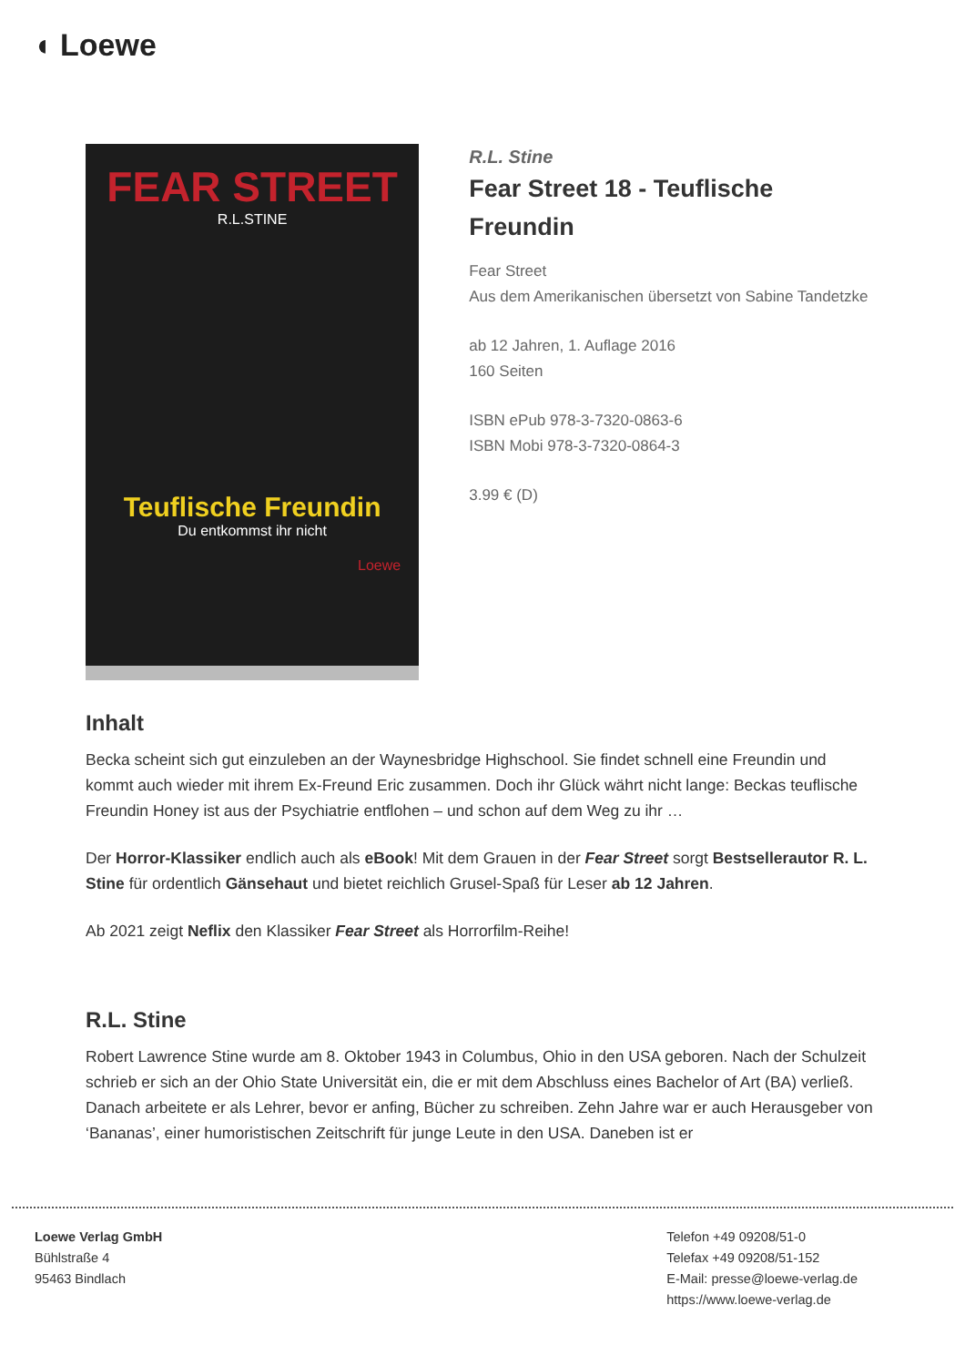◖ Loewe
FEAR STREET
R.L.STINE
Teuflische Freundin
Du entkommst ihr nicht
Loewe
R.L. Stine
Fear Street 18 - Teuflische Freundin
Fear Street
Aus dem Amerikanischen übersetzt von Sabine Tandetzke
ab 12 Jahren, 1. Auflage 2016
160 Seiten
ISBN ePub 978-3-7320-0863-6
ISBN Mobi 978-3-7320-0864-3
3.99 € (D)
Inhalt
Becka scheint sich gut einzuleben an der Waynesbridge Highschool. Sie findet schnell eine Freundin und kommt auch wieder mit ihrem Ex-Freund Eric zusammen. Doch ihr Glück währt nicht lange: Beckas teuflische Freundin Honey ist aus der Psychiatrie entflohen – und schon auf dem Weg zu ihr …
Der Horror-Klassiker endlich auch als eBook! Mit dem Grauen in der Fear Street sorgt Bestsellerautor R. L. Stine für ordentlich Gänsehaut und bietet reichlich Grusel-Spaß für Leser ab 12 Jahren.
Ab 2021 zeigt Neflix den Klassiker Fear Street als Horrorfilm-Reihe!
R.L. Stine
Robert Lawrence Stine wurde am 8. Oktober 1943 in Columbus, Ohio in den USA geboren. Nach der Schulzeit schrieb er sich an der Ohio State Universität ein, die er mit dem Abschluss eines Bachelor of Art (BA) verließ. Danach arbeitete er als Lehrer, bevor er anfing, Bücher zu schreiben. Zehn Jahre war er auch Herausgeber von ‘Bananas’, einer humoristischen Zeitschrift für junge Leute in den USA. Daneben ist er
Loewe Verlag GmbH
Bühlstraße 4
95463 Bindlach
Telefon +49 09208/51-0
Telefax +49 09208/51-152
E-Mail: presse@loewe-verlag.de
https://www.loewe-verlag.de